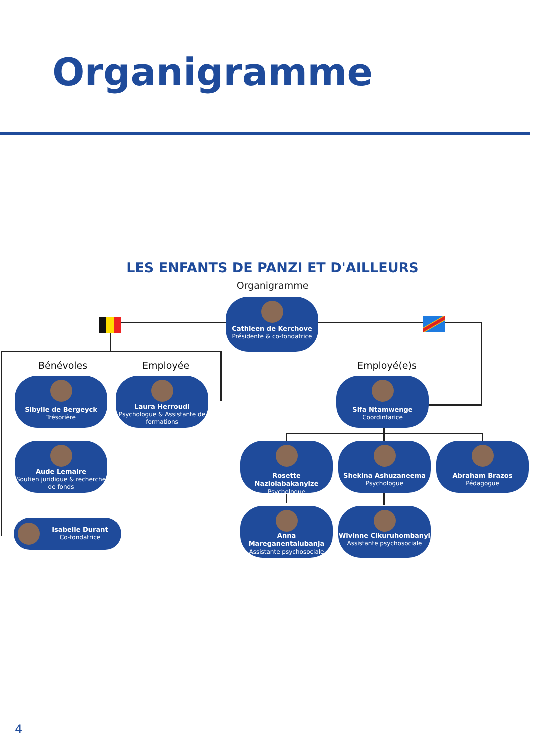Organigramme
LES ENFANTS DE PANZI ET D'AILLEURS
Organigramme
Cathleen de Kerchove
Présidente & co-fondatrice
Bénévoles Employée Employé(e)s
Sibylle de Bergeyck
Trésorière
Laura Herroudi
Psychologue & Assistante de formations
Sifa Ntamwenge
Coordintarice
Aude Lemaire
Soutien juridique & recherche de fonds
Rosette Naziolabakanyize
Psychologue
Shekina Ashuzaneema
Psychologue
Abraham Brazos
Pédagogue
Isabelle Durant
Co-fondatrice
Anna Mareganentalubanja
Assistante psychosociale
Wivinne Cikuruhombanyi
Assistante psychosociale
4